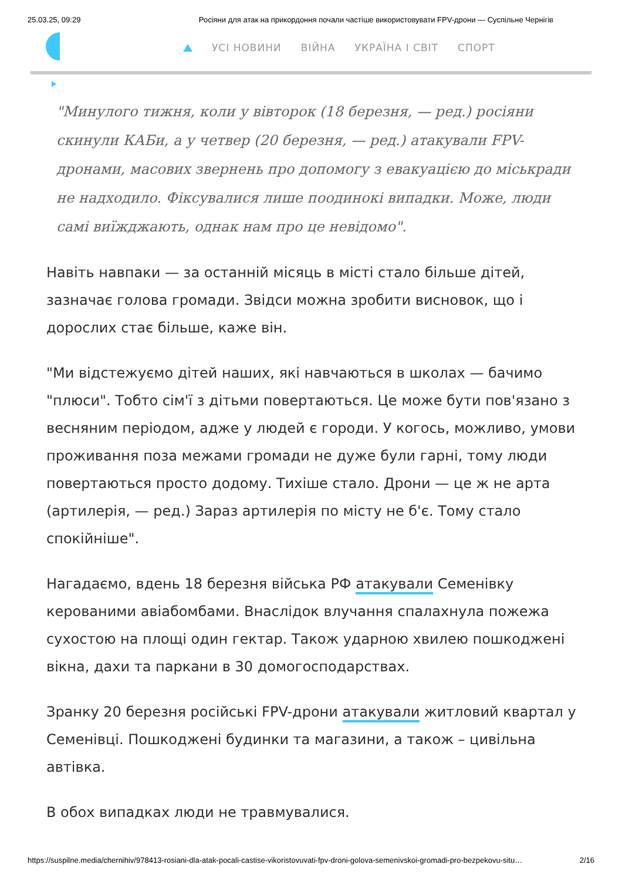25.03.25, 09:29 Росіяни для атак на прикордоння почали частіше використовувати FPV-дрони — Суспільне Чернігів
УСІ НОВИНИ ВІЙНА УКРАЇНА І СВІТ СПОРТ
"Минулого тижня, коли у вівторок (18 березня, — ред.) росіяни скинули КАБи, а у четвер (20 березня, — ред.) атакували FPV-дронами, масових звернень про допомогу з евакуацією до міськради не надходило. Фіксувалися лише поодинокі випадки. Може, люди самі виїжджають, однак нам про це невідомо".
Навіть навпаки — за останній місяць в місті стало більше дітей, зазначає голова громади. Звідси можна зробити висновок, що і дорослих стає більше, каже він.
"Ми відстежуємо дітей наших, які навчаються в школах — бачимо "плюси". Тобто сім'ї з дітьми повертаються. Це може бути пов'язано з весняним періодом, адже у людей є городи. У когось, можливо, умови проживання поза межами громади не дуже були гарні, тому люди повертаються просто додому. Тихіше стало. Дрони — це ж не арта (артилерія, — ред.) Зараз артилерія по місту не б'є. Тому стало спокійніше".
Нагадаємо, вдень 18 березня війська РФ атакували Семенівку керованими авіабомбами. Внаслідок влучання спалахнула пожежа сухостою на площі один гектар. Також ударною хвилею пошкоджені вікна, дахи та паркани в 30 домогосподарствах.
Зранку 20 березня російські FPV-дрони атакували житловий квартал у Семенівці. Пошкоджені будинки та магазини, а також – цивільна автівка.
В обох випадках люди не травмувалися.
https://suspilne.media/chernihiv/978413-rosiani-dla-atak-pocali-castise-vikoristovuvati-fpv-droni-golova-semenivskoi-gromadi-pro-bezpekovu-situ… 2/16